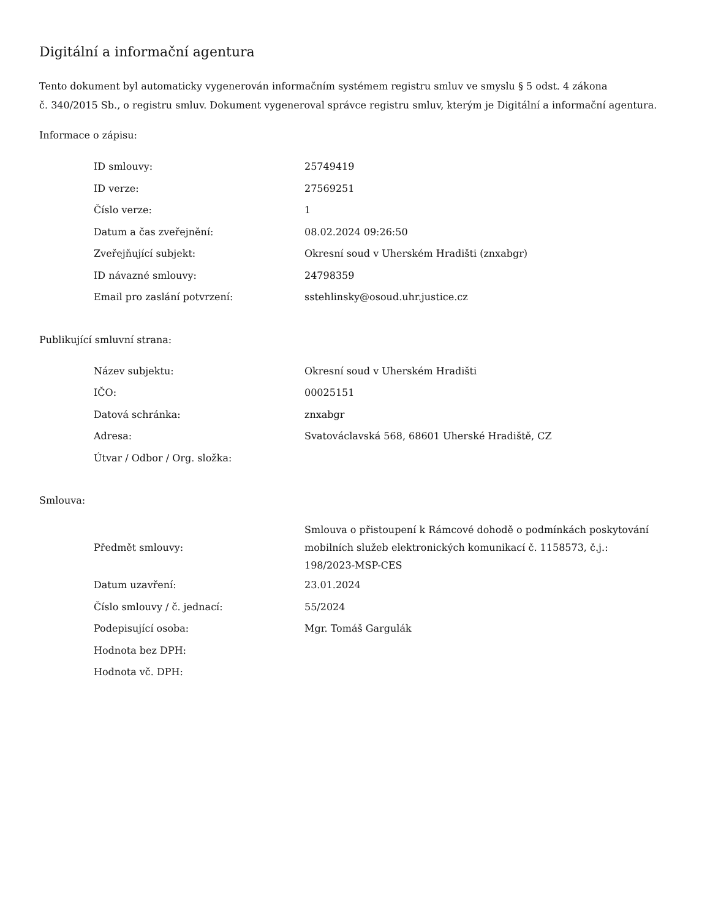Digitální a informační agentura
Tento dokument byl automaticky vygenerován informačním systémem registru smluv ve smyslu § 5 odst. 4 zákona
č. 340/2015 Sb., o registru smluv. Dokument vygeneroval správce registru smluv, kterým je Digitální a informační agentura.
Informace o zápisu:
| ID smlouvy: | 25749419 |
| ID verze: | 27569251 |
| Číslo verze: | 1 |
| Datum a čas zveřejnění: | 08.02.2024 09:26:50 |
| Zveřejňující subjekt: | Okresní soud v Uherském Hradišti (znxabgr) |
| ID návazné smlouvy: | 24798359 |
| Email pro zaslání potvrzení: | sstehlinsky@osoud.uhr.justice.cz |
Publikující smluvní strana:
| Název subjektu: | Okresní soud v Uherském Hradišti |
| IČO: | 00025151 |
| Datová schránka: | znxabgr |
| Adresa: | Svatováclavská 568, 68601 Uherské Hradiště, CZ |
| Útvar / Odbor / Org. složka: | |
Smlouva:
| Předmět smlouvy: | Smlouva o přistoupení k Rámcové dohodě o podmínkách poskytování mobilních služeb elektronických komunikací č. 1158573, č.j.: 198/2023-MSP-CES |
| Datum uzavření: | 23.01.2024 |
| Číslo smlouvy / č. jednací: | 55/2024 |
| Podepisující osoba: | Mgr. Tomáš Gargulák |
| Hodnota bez DPH: | |
| Hodnota vč. DPH: | |